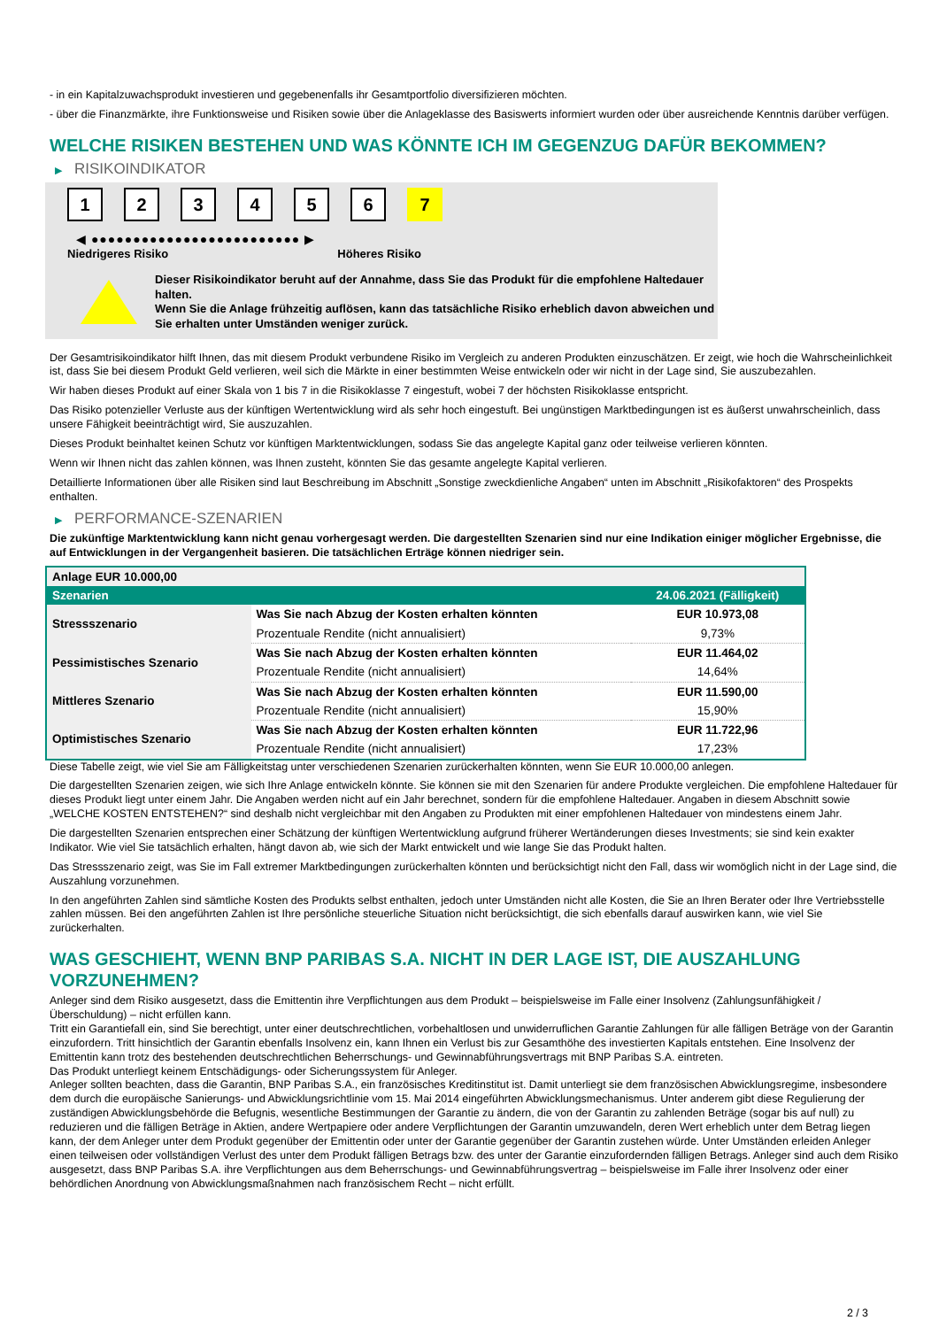- in ein Kapitalzuwachsprodukt investieren und gegebenenfalls ihr Gesamtportfolio diversifizieren möchten.
- über die Finanzmärkte, ihre Funktionsweise und Risiken sowie über die Anlageklasse des Basiswerts informiert wurden oder über ausreichende Kenntnis darüber verfügen.
WELCHE RISIKEN BESTEHEN UND WAS KÖNNTE ICH IM GEGENZUG DAFÜR BEKOMMEN?
▶ RISIKOINDIKATOR
1 2 3 4 5 6 7
◀ ●●●●●●●●●●●●●●●●●●●●●●●●● ▶
Niedrigeres Risiko Höheres Risiko
Dieser Risikoindikator beruht auf der Annahme, dass Sie das Produkt für die empfohlene Haltedauer halten.
Wenn Sie die Anlage frühzeitig auflösen, kann das tatsächliche Risiko erheblich davon abweichen und Sie erhalten unter Umständen weniger zurück.
Der Gesamtrisikoindikator hilft Ihnen, das mit diesem Produkt verbundene Risiko im Vergleich zu anderen Produkten einzuschätzen. Er zeigt, wie hoch die Wahrscheinlichkeit ist, dass Sie bei diesem Produkt Geld verlieren, weil sich die Märkte in einer bestimmten Weise entwickeln oder wir nicht in der Lage sind, Sie auszubezahlen.
Wir haben dieses Produkt auf einer Skala von 1 bis 7 in die Risikoklasse 7 eingestuft, wobei 7 der höchsten Risikoklasse entspricht.
Das Risiko potenzieller Verluste aus der künftigen Wertentwicklung wird als sehr hoch eingestuft. Bei ungünstigen Marktbedingungen ist es äußerst unwahrscheinlich, dass unsere Fähigkeit beeinträchtigt wird, Sie auszuzahlen.
Dieses Produkt beinhaltet keinen Schutz vor künftigen Marktentwicklungen, sodass Sie das angelegte Kapital ganz oder teilweise verlieren könnten.
Wenn wir Ihnen nicht das zahlen können, was Ihnen zusteht, könnten Sie das gesamte angelegte Kapital verlieren.
Detaillierte Informationen über alle Risiken sind laut Beschreibung im Abschnitt „Sonstige zweckdienliche Angaben“ unten im Abschnitt „Risikofaktoren“ des Prospekts enthalten.
▶ PERFORMANCE-SZENARIEN
Die zukünftige Marktentwicklung kann nicht genau vorhergesagt werden. Die dargestellten Szenarien sind nur eine Indikation einiger möglicher Ergebnisse, die auf Entwicklungen in der Vergangenheit basieren. Die tatsächlichen Erträge können niedriger sein.
| Anlage EUR 10.000,00 | | |
| Szenarien | | 24.06.2021 (Fälligkeit) |
| Stressszenario | Was Sie nach Abzug der Kosten erhalten könnten | EUR 10.973,08 |
| | Prozentuale Rendite (nicht annualisiert) | 9,73% |
| Pessimistisches Szenario | Was Sie nach Abzug der Kosten erhalten könnten | EUR 11.464,02 |
| | Prozentuale Rendite (nicht annualisiert) | 14,64% |
| Mittleres Szenario | Was Sie nach Abzug der Kosten erhalten könnten | EUR 11.590,00 |
| | Prozentuale Rendite (nicht annualisiert) | 15,90% |
| Optimistisches Szenario | Was Sie nach Abzug der Kosten erhalten könnten | EUR 11.722,96 |
| | Prozentuale Rendite (nicht annualisiert) | 17,23% |
Diese Tabelle zeigt, wie viel Sie am Fälligkeitstag unter verschiedenen Szenarien zurückerhalten könnten, wenn Sie EUR 10.000,00 anlegen.
Die dargestellten Szenarien zeigen, wie sich Ihre Anlage entwickeln könnte. Sie können sie mit den Szenarien für andere Produkte vergleichen. Die empfohlene Haltedauer für dieses Produkt liegt unter einem Jahr. Die Angaben werden nicht auf ein Jahr berechnet, sondern für die empfohlene Haltedauer. Angaben in diesem Abschnitt sowie „WELCHE KOSTEN ENTSTEHEN?“ sind deshalb nicht vergleichbar mit den Angaben zu Produkten mit einer empfohlenen Haltedauer von mindestens einem Jahr.
Die dargestellten Szenarien entsprechen einer Schätzung der künftigen Wertentwicklung aufgrund früherer Wertänderungen dieses Investments; sie sind kein exakter Indikator. Wie viel Sie tatsächlich erhalten, hängt davon ab, wie sich der Markt entwickelt und wie lange Sie das Produkt halten.
Das Stressszenario zeigt, was Sie im Fall extremer Marktbedingungen zurückerhalten könnten und berücksichtigt nicht den Fall, dass wir womöglich nicht in der Lage sind, die Auszahlung vorzunehmen.
In den angeführten Zahlen sind sämtliche Kosten des Produkts selbst enthalten, jedoch unter Umständen nicht alle Kosten, die Sie an Ihren Berater oder Ihre Vertriebsstelle zahlen müssen. Bei den angeführten Zahlen ist Ihre persönliche steuerliche Situation nicht berücksichtigt, die sich ebenfalls darauf auswirken kann, wie viel Sie zurückerhalten.
WAS GESCHIEHT, WENN BNP PARIBAS S.A. NICHT IN DER LAGE IST, DIE AUSZAHLUNG VORZUNEHMEN?
Anleger sind dem Risiko ausgesetzt, dass die Emittentin ihre Verpflichtungen aus dem Produkt – beispielsweise im Falle einer Insolvenz (Zahlungsunfähigkeit / Überschuldung) – nicht erfüllen kann.
Tritt ein Garantiefall ein, sind Sie berechtigt, unter einer deutschrechtlichen, vorbehaltlosen und unwiderruflichen Garantie Zahlungen für alle fälligen Beträge von der Garantin einzufordern. Tritt hinsichtlich der Garantin ebenfalls Insolvenz ein, kann Ihnen ein Verlust bis zur Gesamthöhe des investierten Kapitals entstehen. Eine Insolvenz der Emittentin kann trotz des bestehenden deutschrechtlichen Beherrschungs- und Gewinnabführungsvertrags mit BNP Paribas S.A. eintreten.
Das Produkt unterliegt keinem Entschädigungs- oder Sicherungssystem für Anleger.
Anleger sollten beachten, dass die Garantin, BNP Paribas S.A., ein französisches Kreditinstitut ist. Damit unterliegt sie dem französischen Abwicklungsregime, insbesondere dem durch die europäische Sanierungs- und Abwicklungsrichtlinie vom 15. Mai 2014 eingeführten Abwicklungsmechanismus. Unter anderem gibt diese Regulierung der zuständigen Abwicklungsbehörde die Befugnis, wesentliche Bestimmungen der Garantie zu ändern, die von der Garantin zu zahlenden Beträge (sogar bis auf null) zu reduzieren und die fälligen Beträge in Aktien, andere Wertpapiere oder andere Verpflichtungen der Garantin umzuwandeln, deren Wert erheblich unter dem Betrag liegen kann, der dem Anleger unter dem Produkt gegenüber der Emittentin oder unter der Garantie gegenüber der Garantin zustehen würde. Unter Umständen erleiden Anleger einen teilweisen oder vollständigen Verlust des unter dem Produkt fälligen Betrags bzw. des unter der Garantie einzufordernden fälligen Betrags. Anleger sind auch dem Risiko ausgesetzt, dass BNP Paribas S.A. ihre Verpflichtungen aus dem Beherrschungs- und Gewinnabführungsvertrag – beispielsweise im Falle ihrer Insolvenz oder einer behördlichen Anordnung von Abwicklungsmaßnahmen nach französischem Recht – nicht erfüllt.
2 / 3